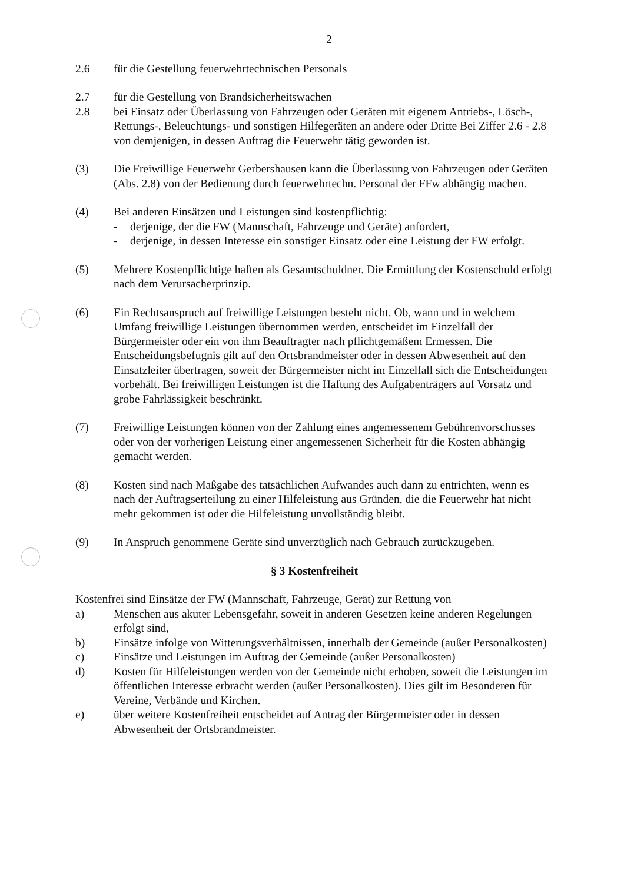2
2.6 für die Gestellung feuerwehrtechnischen Personals
2.7 für die Gestellung von Brandsicherheitswachen
2.8 bei Einsatz oder Überlassung von Fahrzeugen oder Geräten mit eigenem Antriebs-, Lösch-, Rettungs-, Beleuchtungs- und sonstigen Hilfegeräten an andere oder Dritte Bei Ziffer 2.6 - 2.8 von demjenigen, in dessen Auftrag die Feuerwehr tätig geworden ist.
(3) Die Freiwillige Feuerwehr Gerbershausen kann die Überlassung von Fahrzeugen oder Geräten (Abs. 2.8) von der Bedienung durch feuerwehrtechn. Personal der FFw abhängig machen.
(4) Bei anderen Einsätzen und Leistungen sind kostenpflichtig:
- derjenige, der die FW (Mannschaft, Fahrzeuge und Geräte) anfordert,
- derjenige, in dessen Interesse ein sonstiger Einsatz oder eine Leistung der FW erfolgt.
(5) Mehrere Kostenpflichtige haften als Gesamtschuldner. Die Ermittlung der Kostenschuld erfolgt nach dem Verursacherprinzip.
(6) Ein Rechtsanspruch auf freiwillige Leistungen besteht nicht. Ob, wann und in welchem Umfang freiwillige Leistungen übernommen werden, entscheidet im Einzelfall der Bürgermeister oder ein von ihm Beauftragter nach pflichtgemäßem Ermessen. Die Entscheidungsbefugnis gilt auf den Ortsbrandmeister oder in dessen Abwesenheit auf den Einsatzleiter übertragen, soweit der Bürgermeister nicht im Einzelfall sich die Entscheidungen vorbehält. Bei freiwilligen Leistungen ist die Haftung des Aufgabenträgers auf Vorsatz und grobe Fahrlässigkeit beschränkt.
(7) Freiwillige Leistungen können von der Zahlung eines angemessenem Gebührenvorschusses oder von der vorherigen Leistung einer angemessenen Sicherheit für die Kosten abhängig gemacht werden.
(8) Kosten sind nach Maßgabe des tatsächlichen Aufwandes auch dann zu entrichten, wenn es nach der Auftragserteilung zu einer Hilfeleistung aus Gründen, die die Feuerwehr hat nicht mehr gekommen ist oder die Hilfeleistung unvollständig bleibt.
(9) In Anspruch genommene Geräte sind unverzüglich nach Gebrauch zurückzugeben.
§ 3 Kostenfreiheit
Kostenfrei sind Einsätze der FW (Mannschaft, Fahrzeuge, Gerät) zur Rettung von
a) Menschen aus akuter Lebensgefahr, soweit in anderen Gesetzen keine anderen Regelungen erfolgt sind,
b) Einsätze infolge von Witterungsverhältnissen, innerhalb der Gemeinde (außer Personalkosten)
c) Einsätze und Leistungen im Auftrag der Gemeinde (außer Personalkosten)
d) Kosten für Hilfeleistungen werden von der Gemeinde nicht erhoben, soweit die Leistungen im öffentlichen Interesse erbracht werden (außer Personalkosten). Dies gilt im Besonderen für Vereine, Verbände und Kirchen.
e) über weitere Kostenfreiheit entscheidet auf Antrag der Bürgermeister oder in dessen Abwesenheit der Ortsbrandmeister.